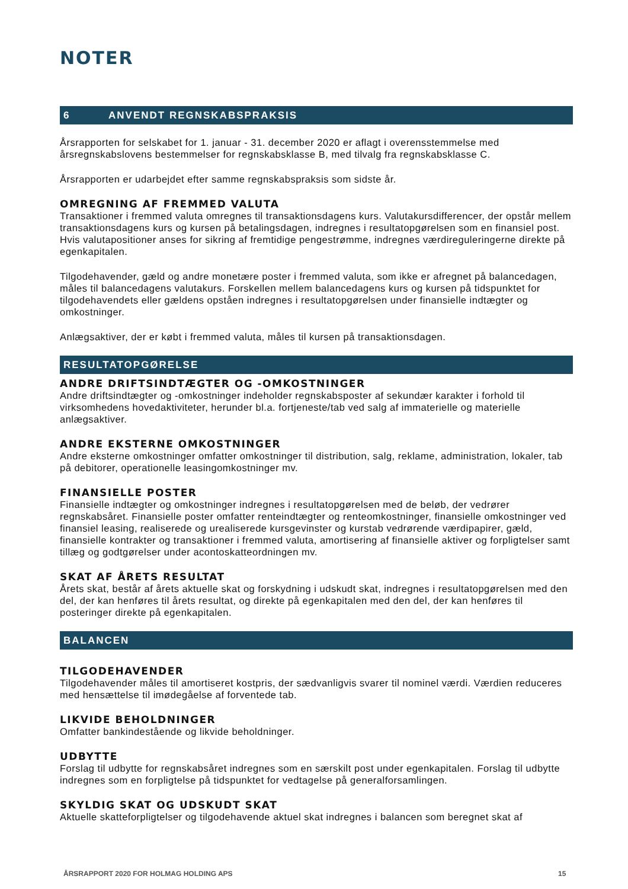NOTER
6 ANVENDT REGNSKABSPRAKSIS
Årsrapporten for selskabet for 1. januar - 31. december 2020 er aflagt i overensstemmelse med årsregnskabslovens bestemmelser for regnskabsklasse B, med tilvalg fra regnskabsklasse C.
Årsrapporten er udarbejdet efter samme regnskabspraksis som sidste år.
OMREGNING AF FREMMED VALUTA
Transaktioner i fremmed valuta omregnes til transaktionsdagens kurs. Valutakursdifferencer, der opstår mellem transaktionsdagens kurs og kursen på betalingsdagen, indregnes i resultatopgørelsen som en finansiel post. Hvis valutapositioner anses for sikring af fremtidige pengestrømme, indregnes værdireguleringerne direkte på egenkapitalen.
Tilgodehavender, gæld og andre monetære poster i fremmed valuta, som ikke er afregnet på balancedagen, måles til balancedagens valutakurs. Forskellen mellem balancedagens kurs og kursen på tidspunktet for tilgodehavendets eller gældens opståen indregnes i resultatopgørelsen under finansielle indtægter og omkostninger.
Anlægsaktiver, der er købt i fremmed valuta, måles til kursen på transaktionsdagen.
RESULTATOPGØRELSE
ANDRE DRIFTSINDTÆGTER OG -OMKOSTNINGER
Andre driftsindtægter og -omkostninger indeholder regnskabsposter af sekundær karakter i forhold til virksomhedens hovedaktiviteter, herunder bl.a. fortjeneste/tab ved salg af immaterielle og materielle anlægsaktiver.
ANDRE EKSTERNE OMKOSTNINGER
Andre eksterne omkostninger omfatter omkostninger til distribution, salg, reklame, administration, lokaler, tab på debitorer, operationelle leasingomkostninger mv.
FINANSIELLE POSTER
Finansielle indtægter og omkostninger indregnes i resultatopgørelsen med de beløb, der vedrører regnskabsåret. Finansielle poster omfatter renteindtægter og renteomkostninger, finansielle omkostninger ved finansiel leasing, realiserede og urealiserede kursgevinster og kurstab vedrørende værdipapirer, gæld, finansielle kontrakter og transaktioner i fremmed valuta, amortisering af finansielle aktiver og forpligtelser samt tillæg og godtgørelser under acontoskatteordningen mv.
SKAT AF ÅRETS RESULTAT
Årets skat, består af årets aktuelle skat og forskydning i udskudt skat, indregnes i resultatopgørelsen med den del, der kan henføres til årets resultat, og direkte på egenkapitalen med den del, der kan henføres til posteringer direkte på egenkapitalen.
BALANCEN
TILGODEHAVENDER
Tilgodehavender måles til amortiseret kostpris, der sædvanligvis svarer til nominel værdi. Værdien reduceres med hensættelse til imødegåelse af forventede tab.
LIKVIDE BEHOLDNINGER
Omfatter bankindestående og likvide beholdninger.
UDBYTTE
Forslag til udbytte for regnskabsåret indregnes som en særskilt post under egenkapitalen. Forslag til udbytte indregnes som en forpligtelse på tidspunktet for vedtagelse på generalforsamlingen.
SKYLDIG SKAT OG UDSKUDT SKAT
Aktuelle skatteforpligtelser og tilgodehavende aktuel skat indregnes i balancen som beregnet skat af
ÅRSRAPPORT 2020 FOR HOLMAG HOLDING APS 15